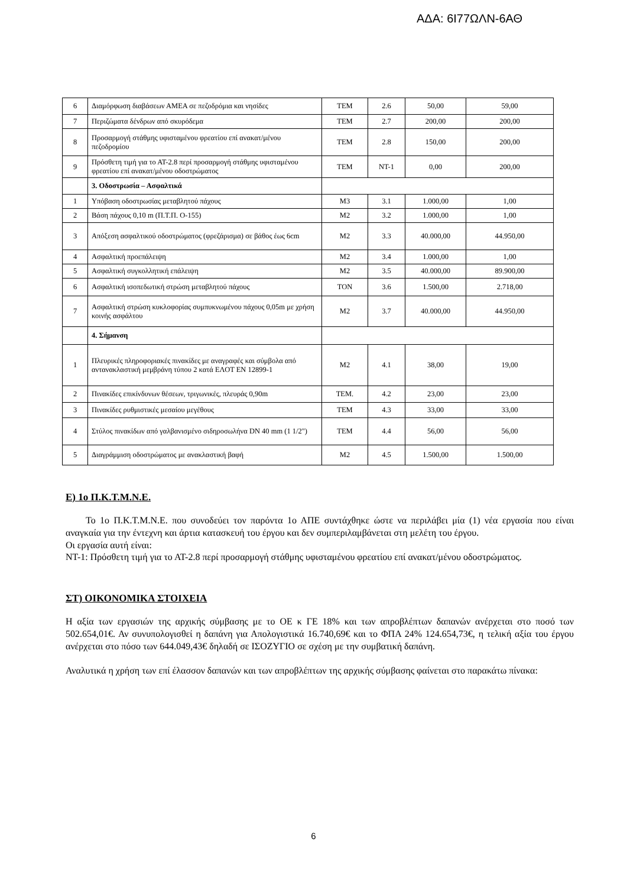ΑΔΑ: 6Ι77ΩΛΝ-6ΑΘ
| 6 | Διαμόρφωση διαβάσεων ΑΜΕΑ σε πεζοδρόμια και νησίδες | TEM | 2.6 | 50,00 | 59,00 |
| 7 | Περιζώματα δένδρων από σκυρόδεμα | TEM | 2.7 | 200,00 | 200,00 |
| 8 | Προσαρμογή στάθμης υφισταμένου φρεατίου επί ανακατ/μένου πεζοδρομίου | TEM | 2.8 | 150,00 | 200,00 |
| 9 | Πρόσθετη τιμή για το ΑΤ-2.8 περί προσαρμογή στάθμης υφισταμένου φρεατίου επί ανακατ/μένου οδοστρώματος | TEM | NT-1 | 0,00 | 200,00 |
| | 3. Οδοστρωσία – Ασφαλτικά | | | | |
| 1 | Υπόβαση οδοστρωσίας μεταβλητού πάχους | M3 | 3.1 | 1.000,00 | 1,00 |
| 2 | Βάση πάχους 0,10 m (Π.Τ.Π. Ο-155) | M2 | 3.2 | 1.000,00 | 1,00 |
| 3 | Απόξεση ασφαλτικού οδοστρώματος (φρεζάρισμα) σε βάθος έως 6cm | M2 | 3.3 | 40.000,00 | 44.950,00 |
| 4 | Ασφαλτική προεπάλειψη | M2 | 3.4 | 1.000,00 | 1,00 |
| 5 | Ασφαλτική συγκολλητική επάλειψη | M2 | 3.5 | 40.000,00 | 89.900,00 |
| 6 | Ασφαλτική ισοπεδωτική στρώση μεταβλητού πάχους | TON | 3.6 | 1.500,00 | 2.718,00 |
| 7 | Ασφαλτική στρώση κυκλοφορίας συμπυκνωμένου πάχους 0,05m με χρήση κοινής ασφάλτου | M2 | 3.7 | 40.000,00 | 44.950,00 |
| | 4. Σήμανση | | | | |
| 1 | Πλευρικές πληροφοριακές πινακίδες με αναγραφές και σύμβολα από αντανακλαστική μεμβράνη τύπου 2 κατά ΕΛΟΤ EN 12899-1 | M2 | 4.1 | 38,00 | 19,00 |
| 2 | Πινακίδες επικίνδυνων θέσεων, τριγωνικές, πλευράς 0,90m | TEM. | 4.2 | 23,00 | 23,00 |
| 3 | Πινακίδες ρυθμιστικές μεσαίου μεγέθους | TEM | 4.3 | 33,00 | 33,00 |
| 4 | Στύλος πινακίδων από γαλβανισμένο σιδηροσωλήνα DN 40 mm (1 1/2") | TEM | 4.4 | 56,00 | 56,00 |
| 5 | Διαγράμμιση οδοστρώματος με ανακλαστική βαφή | M2 | 4.5 | 1.500,00 | 1.500,00 |
Ε) 1ο Π.Κ.Τ.Μ.Ν.Ε.
Το 1ο Π.Κ.Τ.Μ.Ν.Ε. που συνοδεύει τον παρόντα 1ο ΑΠΕ συντάχθηκε ώστε να περιλάβει μία (1) νέα εργασία που είναι αναγκαία για την έντεχνη και άρτια κατασκευή του έργου και δεν συμπεριλαμβάνεται στη μελέτη του έργου.
Οι εργασία αυτή είναι:
ΝΤ-1: Πρόσθετη τιμή για το ΑΤ-2.8 περί προσαρμογή στάθμης υφισταμένου φρεατίου επί ανακατ/μένου οδοστρώματος.
ΣΤ) ΟΙΚΟΝΟΜΙΚΑ ΣΤΟΙΧΕΙΑ
Η αξία των εργασιών της αρχικής σύμβασης με το ΟΕ κ ΓΕ 18% και των απροβλέπτων δαπανών ανέρχεται στο ποσό των 502.654,01€. Αν συνυπολογισθεί η δαπάνη για Απολογιστικά 16.740,69€ και το ΦΠΑ 24% 124.654,73€, η τελική αξία του έργου ανέρχεται στο πόσο των 644.049,43€ δηλαδή σε ΙΣΟΖΥΓΙΟ σε σχέση με την συμβατική δαπάνη.
Αναλυτικά η χρήση των επί έλασσον δαπανών και των απροβλέπτων της αρχικής σύμβασης φαίνεται στο παρακάτω πίνακα:
6